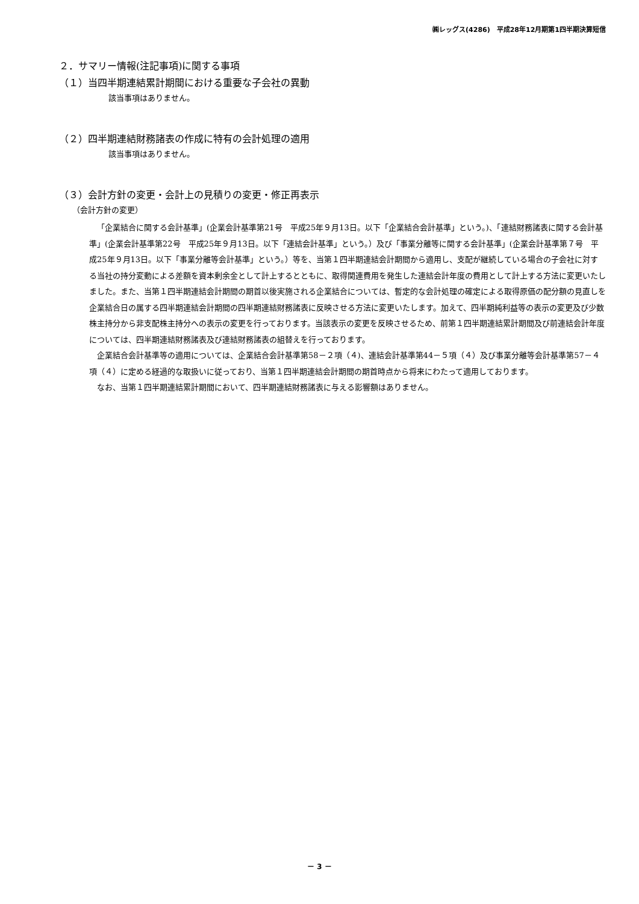㈱レッグス(4286)　平成28年12月期第1四半期決算短信
２．サマリー情報(注記事項)に関する事項
（１）当四半期連結累計期間における重要な子会社の異動
該当事項はありません。
（２）四半期連結財務諸表の作成に特有の会計処理の適用
該当事項はありません。
（３）会計方針の変更・会計上の見積りの変更・修正再表示
（会計方針の変更）
「企業結合に関する会計基準」(企業会計基準第21号　平成25年９月13日。以下「企業結合会計基準」という。)、「連結財務諸表に関する会計基準」(企業会計基準第22号　平成25年９月13日。以下「連結会計基準」という。）及び「事業分離等に関する会計基準」(企業会計基準第７号　平成25年９月13日。以下「事業分離等会計基準」という。）等を、当第１四半期連結会計期間から適用し、支配が継続している場合の子会社に対する当社の持分変動による差額を資本剰余金として計上するとともに、取得関連費用を発生した連結会計年度の費用として計上する方法に変更いたしました。また、当第１四半期連結会計期間の期首以後実施される企業結合については、暫定的な会計処理の確定による取得原価の配分額の見直しを企業結合日の属する四半期連結会計期間の四半期連結財務諸表に反映させる方法に変更いたします。加えて、四半期純利益等の表示の変更及び少数株主持分から非支配株主持分への表示の変更を行っております。当該表示の変更を反映させるため、前第１四半期連結累計期間及び前連結会計年度については、四半期連結財務諸表及び連結財務諸表の組替えを行っております。
企業結合会計基準等の適用については、企業結合会計基準第58－２項（４)、連結会計基準第44－５項（４）及び事業分離等会計基準第57－４項（４）に定める経過的な取扱いに従っており、当第１四半期連結会計期間の期首時点から将来にわたって適用しております。
なお、当第１四半期連結累計期間において、四半期連結財務諸表に与える影響額はありません。
－ 3 －